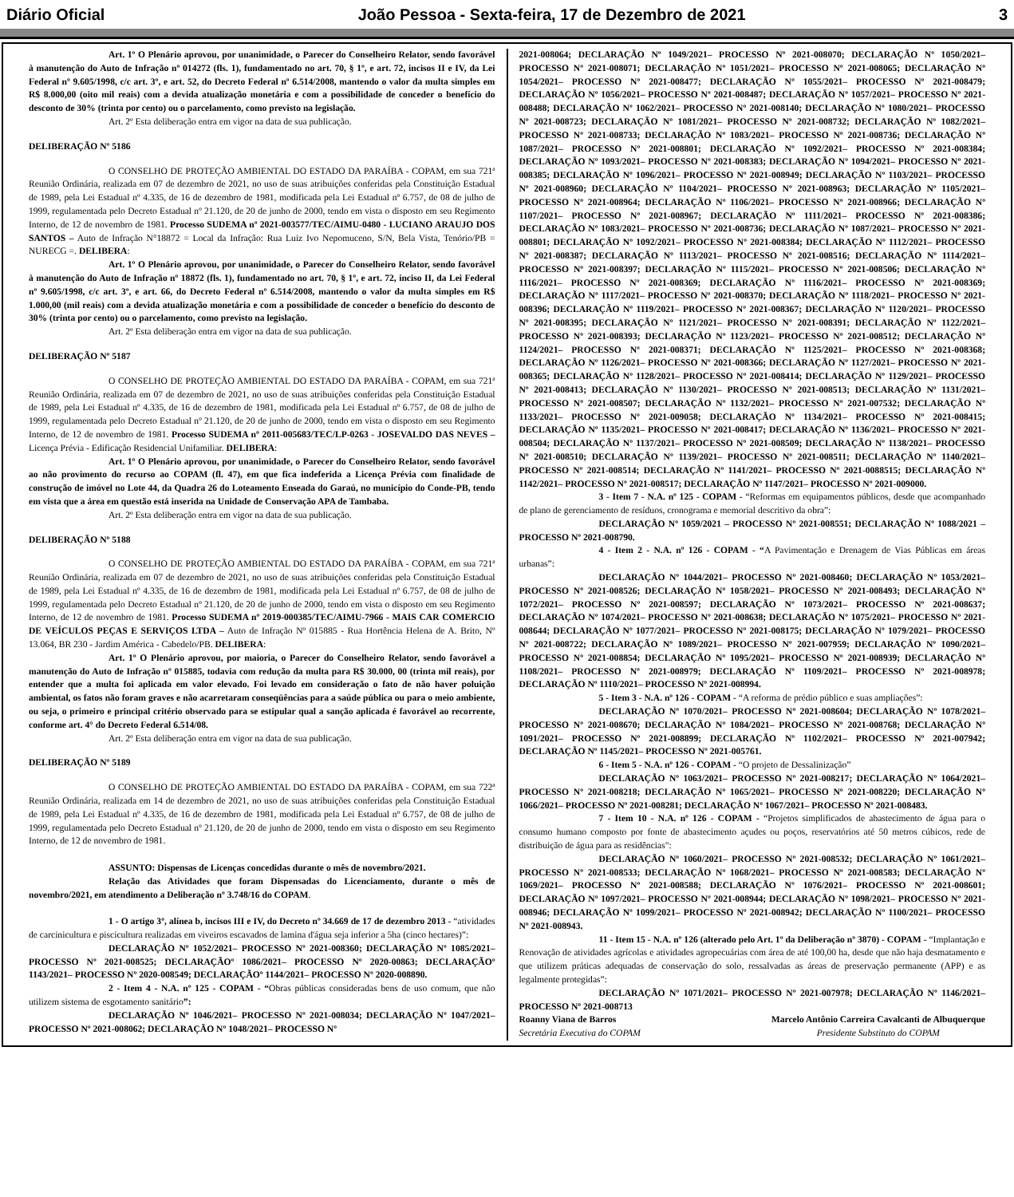Diário Oficial João Pessoa - Sexta-feira, 17 de Dezembro de 2021 3
Art. 1º O Plenário aprovou, por unanimidade, o Parecer do Conselheiro Relator, sendo favorável à manutenção do Auto de Infração nº 014272 (fls. 1), fundamentado no art. 70, § 1º, e art. 72, incisos II e IV, da Lei Federal nº 9.605/1998, c/c art. 3º, e art. 52, do Decreto Federal nº 6.514/2008, mantendo o valor da multa simples em R$ 8.000,00 (oito mil reais) com a devida atualização monetária e com a possibilidade de conceder o benefício do desconto de 30% (trinta por cento) ou o parcelamento, como previsto na legislação.
Art. 2º Esta deliberação entra em vigor na data de sua publicação.
DELIBERAÇÃO Nº 5186
O CONSELHO DE PROTEÇÃO AMBIENTAL DO ESTADO DA PARAÍBA - COPAM, em sua 721ª Reunião Ordinária, realizada em 07 de dezembro de 2021, no uso de suas atribuições conferidas pela Constituição Estadual de 1989, pela Lei Estadual nº 4.335, de 16 de dezembro de 1981, modificada pela Lei Estadual nº 6.757, de 08 de julho de 1999, regulamentada pelo Decreto Estadual nº 21.120, de 20 de junho de 2000, tendo em vista o disposto em seu Regimento Interno, de 12 de novembro de 1981. Processo SUDEMA nº 2021-003577/TEC/AIMU-0480 - LUCIANO ARAUJO DOS SANTOS – Auto de Infração N°18872 = Local da Infração: Rua Luiz Ivo Nepomuceno, S/N, Bela Vista, Tenório/PB = NURECG =. DELIBERA:
Art. 1º O Plenário aprovou, por unanimidade, o Parecer do Conselheiro Relator, sendo favorável à manutenção do Auto de Infração nº 18872 (fls. 1), fundamentado no art. 70, § 1º, e art. 72, inciso II, da Lei Federal nº 9.605/1998, c/c art. 3º, e art. 66, do Decreto Federal nº 6.514/2008, mantendo o valor da multa simples em R$ 1.000,00 (mil reais) com a devida atualização monetária e com a possibilidade de conceder o benefício do desconto de 30% (trinta por cento) ou o parcelamento, como previsto na legislação.
Art. 2º Esta deliberação entra em vigor na data de sua publicação.
DELIBERAÇÃO Nº 5187
O CONSELHO DE PROTEÇÃO AMBIENTAL DO ESTADO DA PARAÍBA - COPAM, em sua 721ª Reunião Ordinária, realizada em 07 de dezembro de 2021, no uso de suas atribuições conferidas pela Constituição Estadual de 1989, pela Lei Estadual nº 4.335, de 16 de dezembro de 1981, modificada pela Lei Estadual nº 6.757, de 08 de julho de 1999, regulamentada pelo Decreto Estadual nº 21.120, de 20 de junho de 2000, tendo em vista o disposto em seu Regimento Interno, de 12 de novembro de 1981. Processo SUDEMA nº 2011-005683/TEC/LP-0263 - JOSEVALDO DAS NEVES – Licença Prévia - Edificação Residencial Unifamiliar. DELIBERA:
Art. 1º O Plenário aprovou, por unanimidade, o Parecer do Conselheiro Relator, sendo favorável ao não provimento do recurso ao COPAM (fl. 47), em que fica indeferida a Licença Prévia com finalidade de construção de imóvel no Lote 44, da Quadra 26 do Loteamento Enseada do Garaú, no município do Conde-PB, tendo em vista que a área em questão está inserida na Unidade de Conservação APA de Tambaba.
Art. 2º Esta deliberação entra em vigor na data de sua publicação.
DELIBERAÇÃO Nº 5188
O CONSELHO DE PROTEÇÃO AMBIENTAL DO ESTADO DA PARAÍBA - COPAM, em sua 721ª Reunião Ordinária, realizada em 07 de dezembro de 2021, no uso de suas atribuições conferidas pela Constituição Estadual de 1989, pela Lei Estadual nº 4.335, de 16 de dezembro de 1981, modificada pela Lei Estadual nº 6.757, de 08 de julho de 1999, regulamentada pelo Decreto Estadual nº 21.120, de 20 de junho de 2000, tendo em vista o disposto em seu Regimento Interno, de 12 de novembro de 1981. Processo SUDEMA nº 2019-000385/TEC/AIMU-7966 - MAIS CAR COMERCIO DE VEÍCULOS PEÇAS E SERVIÇOS LTDA – Auto de Infração Nº 015885 - Rua Hortência Helena de A. Brito, Nº 13.064, BR 230 - Jardim América - Cabedelo/PB. DELIBERA:
Art. 1º O Plenário aprovou, por maioria, o Parecer do Conselheiro Relator, sendo favorável a manutenção do Auto de Infração nº 015885, todavia com redução da multa para R$ 30.000, 00 (trinta mil reais), por entender que a multa foi aplicada em valor elevado. Foi levado em consideração o fato de não haver poluição ambiental, os fatos não foram graves e não acarretaram conseqüências para a saúde pública ou para o meio ambiente, ou seja, o primeiro e principal critério observado para se estipular qual a sanção aplicada é favorável ao recorrente, conforme art. 4° do Decreto Federal 6.514/08.
Art. 2º Esta deliberação entra em vigor na data de sua publicação.
DELIBERAÇÃO Nº 5189
O CONSELHO DE PROTEÇÃO AMBIENTAL DO ESTADO DA PARAÍBA - COPAM, em sua 722ª Reunião Ordinária, realizada em 14 de dezembro de 2021, no uso de suas atribuições conferidas pela Constituição Estadual de 1989, pela Lei Estadual nº 4.335, de 16 de dezembro de 1981, modificada pela Lei Estadual nº 6.757, de 08 de julho de 1999, regulamentada pelo Decreto Estadual nº 21.120, de 20 de junho de 2000, tendo em vista o disposto em seu Regimento Interno, de 12 de novembro de 1981.
ASSUNTO: Dispensas de Licenças concedidas durante o mês de novembro/2021.
Relação das Atividades que foram Dispensadas do Licenciamento, durante o mês de novembro/2021, em atendimento a Deliberação nº 3.748/16 do COPAM.
1 - O artigo 3º, alínea b, incisos III e IV, do Decreto nº 34.669 de 17 de dezembro 2013 - “atividades de carcinicultura e piscicultura realizadas em viveiros escavados de lamina d'água seja inferior a 5ha (cinco hectares)”:
DECLARAÇÃO Nº 1052/2021– PROCESSO Nº 2021-008360; DECLARAÇÃO Nº 1085/2021– PROCESSO Nº 2021-008525; DECLARAÇÃOº 1086/2021– PROCESSO Nº 2020-00863; DECLARAÇÃOº 1143/2021– PROCESSO Nº 2020-008549; DECLARAÇÃOº 1144/2021– PROCESSO Nº 2020-008890.
2 - Item 4 - N.A. nº 125 - COPAM - “Obras públicas consideradas bens de uso comum, que não utilizem sistema de esgotamento sanitário”:
DECLARAÇÃO Nº 1046/2021– PROCESSO Nº 2021-008034; DECLARAÇÃO Nº 1047/2021– PROCESSO Nº 2021-008062; DECLARAÇÃO Nº 1048/2021– PROCESSO Nº
2021-008064; DECLARAÇÃO Nº 1049/2021– PROCESSO Nº 2021-008070; DECLARAÇÃO Nº 1050/2021– PROCESSO Nº 2021-008071; DECLARAÇÃO Nº 1051/2021– PROCESSO Nº 2021-008065; DECLARAÇÃO Nº 1054/2021– PROCESSO Nº 2021-008477; DECLARAÇÃO Nº 1055/2021– PROCESSO Nº 2021-008479; DECLARAÇÃO Nº 1056/2021– PROCESSO Nº 2021-008487; DECLARAÇÃO Nº 1057/2021– PROCESSO Nº 2021-008488; DECLARAÇÃO Nº 1062/2021– PROCESSO Nº 2021-008140; DECLARAÇÃO Nº 1080/2021– PROCESSO Nº 2021-008723; DECLARAÇÃO Nº 1081/2021– PROCESSO Nº 2021-008732; DECLARAÇÃO Nº 1082/2021– PROCESSO Nº 2021-008733; DECLARAÇÃO Nº 1083/2021– PROCESSO Nº 2021-008736; DECLARAÇÃO Nº 1087/2021– PROCESSO Nº 2021-008801; DECLARAÇÃO Nº 1092/2021– PROCESSO Nº 2021-008384; DECLARAÇÃO Nº 1093/2021– PROCESSO Nº 2021-008383; DECLARAÇÃO Nº 1094/2021– PROCESSO Nº 2021-008385; DECLARAÇÃO Nº 1096/2021– PROCESSO Nº 2021-008949; DECLARAÇÃO Nº 1103/2021– PROCESSO Nº 2021-008960; DECLARAÇÃO Nº 1104/2021– PROCESSO Nº 2021-008963; DECLARAÇÃO Nº 1105/2021– PROCESSO Nº 2021-008964; DECLARAÇÃO Nº 1106/2021– PROCESSO Nº 2021-008966; DECLARAÇÃO Nº 1107/2021– PROCESSO Nº 2021-008967; DECLARAÇÃO Nº 1111/2021– PROCESSO Nº 2021-008386; DECLARAÇÃO Nº 1083/2021– PROCESSO Nº 2021-008736; DECLARAÇÃO Nº 1087/2021– PROCESSO Nº 2021-008801; DECLARAÇÃO Nº 1092/2021– PROCESSO Nº 2021-008384; DECLARAÇÃO Nº 1112/2021– PROCESSO Nº 2021-008387; DECLARAÇÃO Nº 1113/2021– PROCESSO Nº 2021-008516; DECLARAÇÃO Nº 1114/2021– PROCESSO Nº 2021-008397; DECLARAÇÃO Nº 1115/2021– PROCESSO Nº 2021-008506; DECLARAÇÃO Nº 1116/2021– PROCESSO Nº 2021-008369; DECLARAÇÃO Nº 1116/2021– PROCESSO Nº 2021-008369; DECLARAÇÃO Nº 1117/2021– PROCESSO Nº 2021-008370; DECLARAÇÃO Nº 1118/2021– PROCESSO Nº 2021-008396; DECLARAÇÃO Nº 1119/2021– PROCESSO Nº 2021-008367; DECLARAÇÃO Nº 1120/2021– PROCESSO Nº 2021-008395; DECLARAÇÃO Nº 1121/2021– PROCESSO Nº 2021-008391; DECLARAÇÃO Nº 1122/2021– PROCESSO Nº 2021-008393; DECLARAÇÃO Nº 1123/2021– PROCESSO Nº 2021-008512; DECLARAÇÃO Nº 1124/2021– PROCESSO Nº 2021-008371; DECLARAÇÃO Nº 1125/2021– PROCESSO Nº 2021-008368; DECLARAÇÃO Nº 1126/2021– PROCESSO Nº 2021-008366; DECLARAÇÃO Nº 1127/2021– PROCESSO Nº 2021-008365; DECLARAÇÃO Nº 1128/2021– PROCESSO Nº 2021-008414; DECLARAÇÃO Nº 1129/2021– PROCESSO Nº 2021-008413; DECLARAÇÃO Nº 1130/2021– PROCESSO Nº 2021-008513; DECLARAÇÃO Nº 1131/2021– PROCESSO Nº 2021-008507; DECLARAÇÃO Nº 1132/2021– PROCESSO Nº 2021-007532; DECLARAÇÃO Nº 1133/2021– PROCESSO Nº 2021-009058; DECLARAÇÃO Nº 1134/2021– PROCESSO Nº 2021-008415; DECLARAÇÃO Nº 1135/2021– PROCESSO Nº 2021-008417; DECLARAÇÃO Nº 1136/2021– PROCESSO Nº 2021-008504; DECLARAÇÃO Nº 1137/2021– PROCESSO Nº 2021-008509; DECLARAÇÃO Nº 1138/2021– PROCESSO Nº 2021-008510; DECLARAÇÃO Nº 1139/2021– PROCESSO Nº 2021-008511; DECLARAÇÃO Nº 1140/2021– PROCESSO Nº 2021-008514; DECLARAÇÃO Nº 1141/2021– PROCESSO Nº 2021-0088515; DECLARAÇÃO Nº 1142/2021– PROCESSO Nº 2021-008517; DECLARAÇÃO Nº 1147/2021– PROCESSO Nº 2021-009000.
3 - Item 7 - N.A. nº 125 - COPAM - “Reformas em equipamentos públicos, desde que acompanhado de plano de gerenciamento de resíduos, cronograma e memorial descritivo da obra”:
DECLARAÇÃO Nº 1059/2021 – PROCESSO Nº 2021-008551; DECLARAÇÃO Nº 1088/2021 – PROCESSO Nº 2021-008790.
4 - Item 2 - N.A. nº 126 - COPAM - “A Pavimentação e Drenagem de Vias Públicas em áreas urbanas”:
DECLARAÇÃO Nº 1044/2021– PROCESSO Nº 2021-008460; DECLARAÇÃO Nº 1053/2021– PROCESSO Nº 2021-008526; DECLARAÇÃO Nº 1058/2021– PROCESSO Nº 2021-008493; DECLARAÇÃO Nº 1072/2021– PROCESSO Nº 2021-008597; DECLARAÇÃO Nº 1073/2021– PROCESSO Nº 2021-008637; DECLARAÇÃO Nº 1074/2021– PROCESSO Nº 2021-008638; DECLARAÇÃO Nº 1075/2021– PROCESSO Nº 2021-008644; DECLARAÇÃO Nº 1077/2021– PROCESSO Nº 2021-008175; DECLARAÇÃO Nº 1079/2021– PROCESSO Nº 2021-008722; DECLARAÇÃO Nº 1089/2021– PROCESSO Nº 2021-007959; DECLARAÇÃO Nº 1090/2021– PROCESSO Nº 2021-008854; DECLARAÇÃO Nº 1095/2021– PROCESSO Nº 2021-008939; DECLARAÇÃO Nº 1108/2021– PROCESSO Nº 2021-008979; DECLARAÇÃO Nº 1109/2021– PROCESSO Nº 2021-008978; DECLARAÇÃO Nº 1110/2021– PROCESSO Nº 2021-008994.
5 - Item 3 - N.A. nº 126 - COPAM - “A reforma de prédio público e suas ampliações”:
DECLARAÇÃO Nº 1070/2021– PROCESSO Nº 2021-008604; DECLARAÇÃO Nº 1078/2021– PROCESSO Nº 2021-008670; DECLARAÇÃO Nº 1084/2021– PROCESSO Nº 2021-008768; DECLARAÇÃO Nº 1091/2021– PROCESSO Nº 2021-008899; DECLARAÇÃO Nº 1102/2021– PROCESSO Nº 2021-007942; DECLARAÇÃO Nº 1145/2021– PROCESSO Nº 2021-005761.
6 - Item 5 - N.A. nº 126 - COPAM - “O projeto de Dessalinização”
DECLARAÇÃO Nº 1063/2021– PROCESSO Nº 2021-008217; DECLARAÇÃO Nº 1064/2021– PROCESSO Nº 2021-008218; DECLARAÇÃO Nº 1065/2021– PROCESSO Nº 2021-008220; DECLARAÇÃO Nº 1066/2021– PROCESSO Nº 2021-008281; DECLARAÇÃO Nº 1067/2021– PROCESSO Nº 2021-008483.
7 - Item 10 - N.A. nº 126 - COPAM - “Projetos simplificados de abastecimento de água para o consumo humano composto por fonte de abastecimento açudes ou poços, reservatórios até 50 metros cúbicos, rede de distribuição de água para as residências":
DECLARAÇÃO Nº 1060/2021– PROCESSO Nº 2021-008532; DECLARAÇÃO Nº 1061/2021– PROCESSO Nº 2021-008533; DECLARAÇÃO Nº 1068/2021– PROCESSO Nº 2021-008583; DECLARAÇÃO Nº 1069/2021– PROCESSO Nº 2021-008588; DECLARAÇÃO Nº 1076/2021– PROCESSO Nº 2021-008601; DECLARAÇÃO Nº 1097/2021– PROCESSO Nº 2021-008944; DECLARAÇÃO Nº 1098/2021– PROCESSO Nº 2021-008946; DECLARAÇÃO Nº 1099/2021– PROCESSO Nº 2021-008942; DECLARAÇÃO Nº 1100/2021– PROCESSO Nº 2021-008943.
11 - Item 15 - N.A. nº 126 (alterado pelo Art. 1º da Deliberação nº 3870) - COPAM - “Implantação e Renovação de atividades agrícolas e atividades agropecuárias com área de até 100,00 ha, desde que não haja desmatamento e que utilizem práticas adequadas de conservação do solo, ressalvadas as áreas de preservação permanente (APP) e as legalmente protegidas”:
DECLARAÇÃO Nº 1071/2021– PROCESSO Nº 2021-007978; DECLARAÇÃO Nº 1146/2021– PROCESSO Nº 2021-008713
Roanny Viana de Barros
Secretária Executiva do COPAM
Marcelo Antônio Carreira Cavalcanti de Albuquerque
Presidente Substituto do COPAM